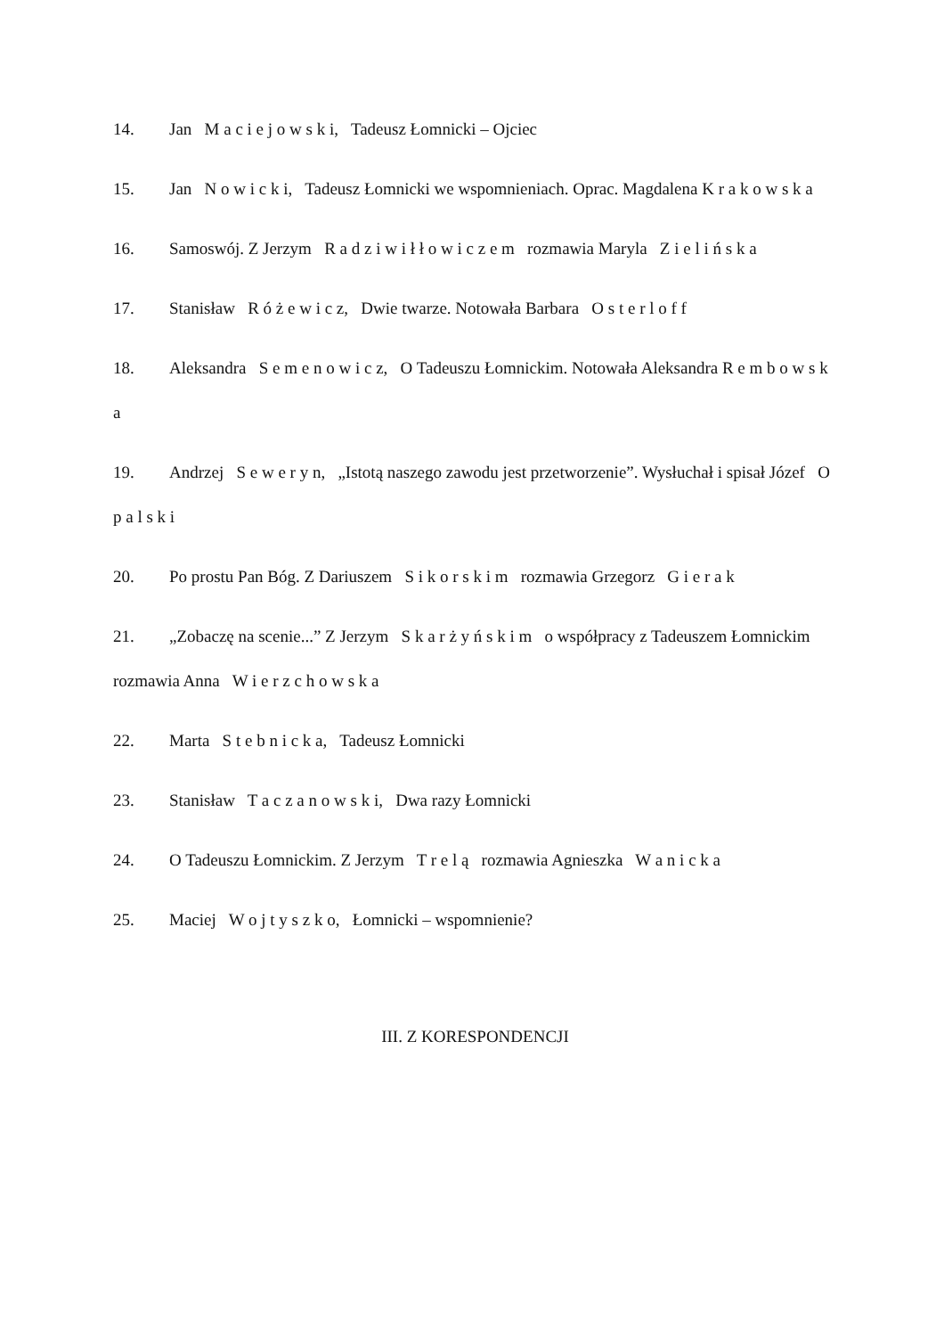14. Jan M a c i e j o w s k i, Tadeusz Łomnicki – Ojciec
15. Jan N o w i c k i, Tadeusz Łomnicki we wspomnieniach. Oprac. Magdalena K r a k o w s k a
16. Samoswój. Z Jerzym R a d z i w i ł ł o w i c z e m rozmawia Maryla Z i e l i ń s k a
17. Stanisław R ó ż e w i c z, Dwie twarze. Notowała Barbara O s t e r l o f f
18. Aleksandra S e m e n o w i c z, O Tadeuszu Łomnickim. Notowała Aleksandra R e m b o w s k a
19. Andrzej S e w e r y n, „Istotą naszego zawodu jest przetworzenie”. Wysłuchał i spisał Józef O p a l s k i
20. Po prostu Pan Bóg. Z Dariuszem S i k o r s k i m rozmawia Grzegorz G i e r a k
21. „Zobaczę na scenie...” Z Jerzym S k a r ż y ń s k i m o współpracy z Tadeuszem Łomnickim rozmawia Anna W i e r z c h o w s k a
22. Marta S t e b n i c k a, Tadeusz Łomnicki
23. Stanisław T a c z a n o w s k i, Dwa razy Łomnicki
24. O Tadeuszu Łomnickim. Z Jerzym T r e l ą rozmawia Agnieszka W a n i c k a
25. Maciej W o j t y s z k o, Łomnicki – wspomnienie?
III. Z KORESPONDENCJI